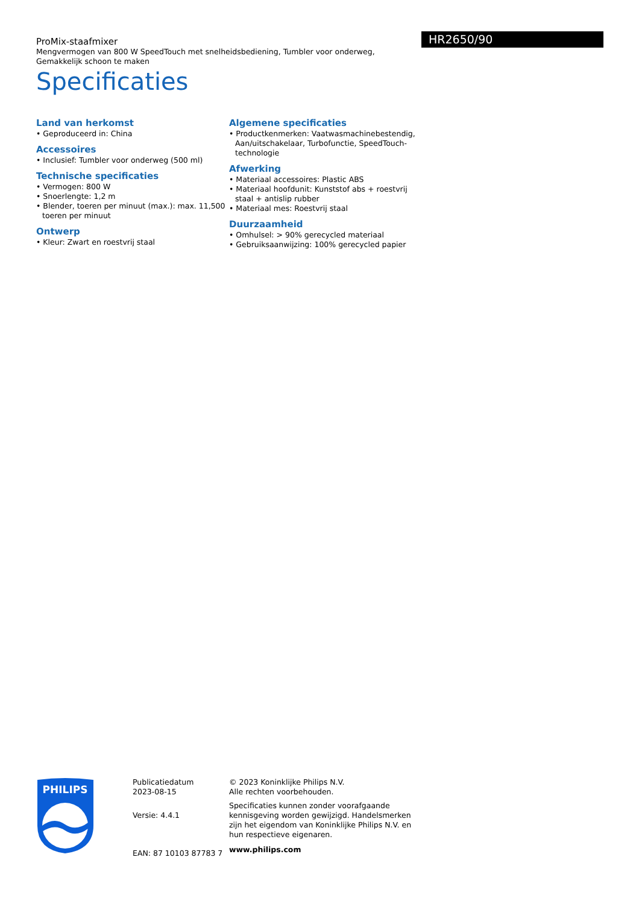HR2650/90
ProMix-staafmixer
Mengvermogen van 800 W SpeedTouch met snelheidsbediening, Tumbler voor onderweg, Gemakkelijk schoon te maken
Specificaties
Land van herkomst
• Geproduceerd in: China
Accessoires
• Inclusief: Tumbler voor onderweg (500 ml)
Technische specificaties
• Vermogen: 800 W
• Snoerlengte: 1,2 m
• Blender, toeren per minuut (max.): max. 11,500 toeren per minuut
Ontwerp
• Kleur: Zwart en roestvrij staal
Algemene specificaties
• Productkenmerken: Vaatwasmachinebestendig, Aan/uitschakelaar, Turbofunctie, SpeedTouch-technologie
Afwerking
• Materiaal accessoires: Plastic ABS
• Materiaal hoofdunit: Kunststof abs + roestvrij staal + antislip rubber
• Materiaal mes: Roestvrij staal
Duurzaamheid
• Omhulsel: > 90% gerecycled materiaal
• Gebruiksaanwijzing: 100% gerecycled papier
PHILIPS
Publicatiedatum
2023-08-15
Versie: 4.4.1
EAN: 87 10103 87783 7
© 2023 Koninklijke Philips N.V.
Alle rechten voorbehouden.
Specificaties kunnen zonder voorafgaande kennisgeving worden gewijzigd. Handelsmerken zijn het eigendom van Koninklijke Philips N.V. en hun respectieve eigenaren.
www.philips.com